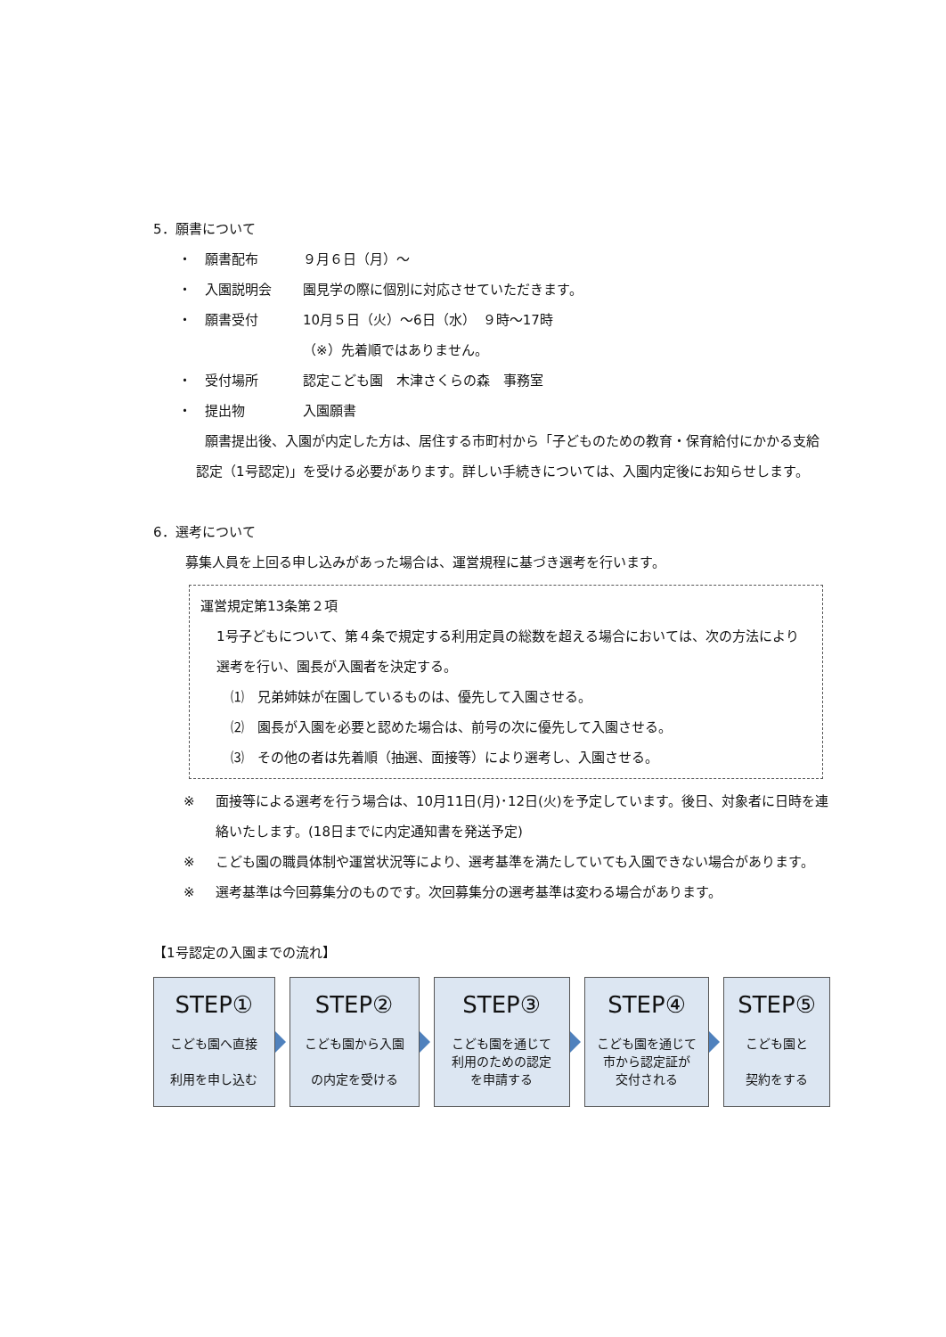5．願書について
・ 願書配布 ９月６日（月）～
・ 入園説明会 園見学の際に個別に対応させていただきます。
・ 願書受付 10月５日（火）～6日（水）　９時～17時
（※）先着順ではありません。
・ 受付場所 認定こども園　木津さくらの森　事務室
・ 提出物 入園願書
願書提出後、入園が内定した方は、居住する市町村から「子どものための教育・保育給付にかかる支給認定（1号認定)」を受ける必要があります。詳しい手続きについては、入園内定後にお知らせします。
6．選考について
募集人員を上回る申し込みがあった場合は、運営規程に基づき選考を行います。
運営規定第13条第２項
1号子どもについて、第４条で規定する利用定員の総数を超える場合においては、次の方法により選考を行い、園長が入園者を決定する。
⑴　兄弟姉妹が在園しているものは、優先して入園させる。
⑵　園長が入園を必要と認めた場合は、前号の次に優先して入園させる。
⑶　その他の者は先着順（抽選、面接等）により選考し、入園させる。
※ 面接等による選考を行う場合は、10月11日(月)･12日(火)を予定しています。後日、対象者に日時を連絡いたします。(18日までに内定通知書を発送予定)
※ こども園の職員体制や運営状況等により、選考基準を満たしていても入園できない場合があります。
※ 選考基準は今回募集分のものです。次回募集分の選考基準は変わる場合があります。
【1号認定の入園までの流れ】
STEP①
こども園へ直接
利用を申し込む
STEP②
こども園から入園
の内定を受ける
STEP③
こども園を通じて
利用のための認定
を申請する
STEP④
こども園を通じて
市から認定証が
交付される
STEP⑤
こども園と
契約をする